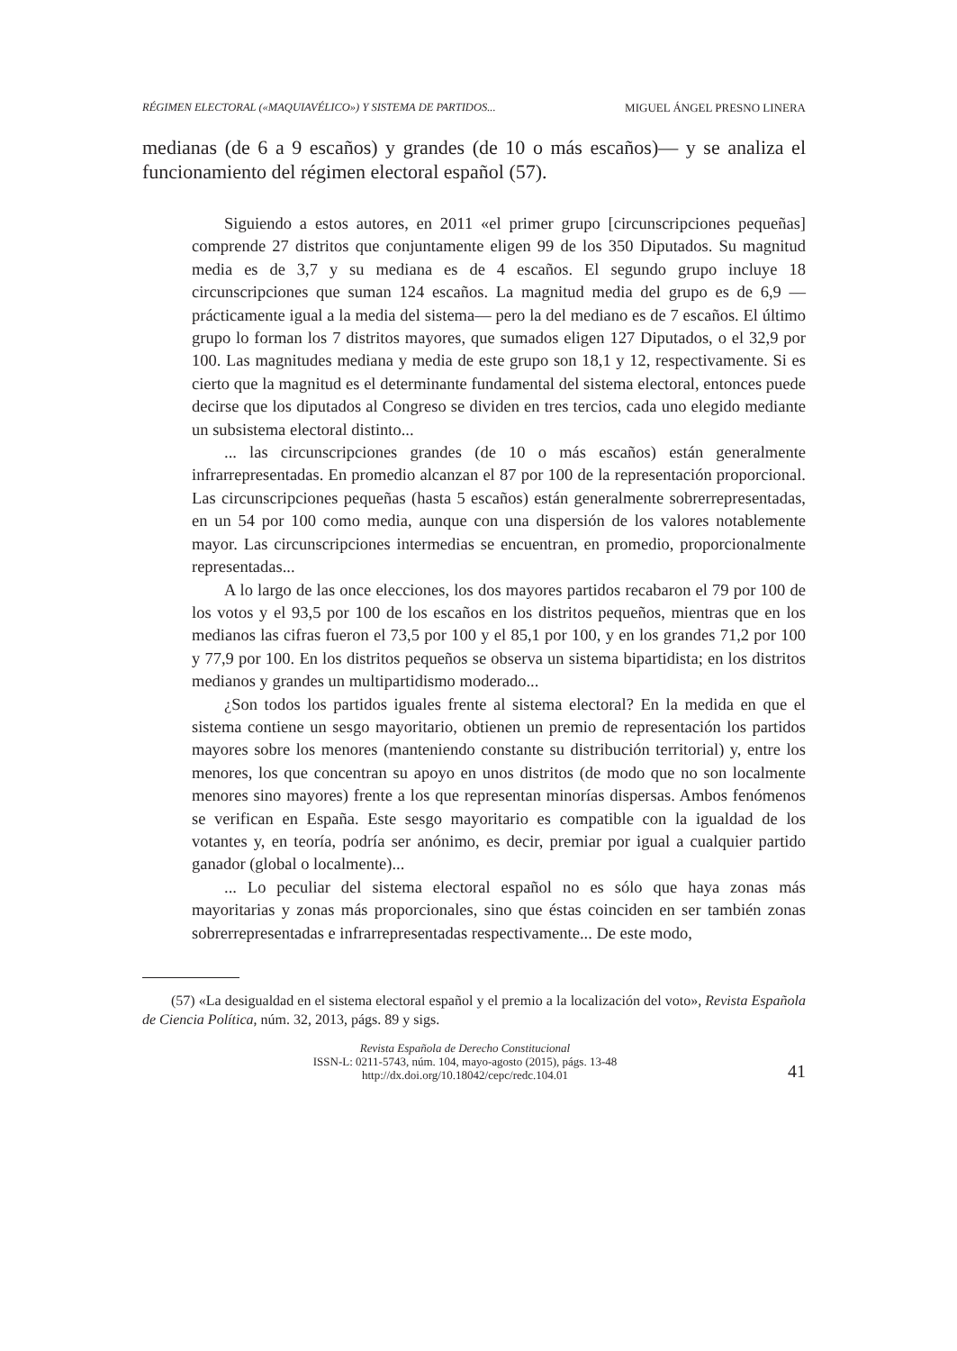RÉGIMEN ELECTORAL («MAQUIAVÉLICO») Y SISTEMA DE PARTIDOS... MIGUEL ÁNGEL PRESNO LINERA
medianas (de 6 a 9 escaños) y grandes (de 10 o más escaños)— y se analiza el funcionamiento del régimen electoral español (57).
Siguiendo a estos autores, en 2011 «el primer grupo [circunscripciones pequeñas] comprende 27 distritos que conjuntamente eligen 99 de los 350 Diputados. Su magnitud media es de 3,7 y su mediana es de 4 escaños. El segundo grupo incluye 18 circunscripciones que suman 124 escaños. La magnitud media del grupo es de 6,9 —prácticamente igual a la media del sistema— pero la del mediano es de 7 escaños. El último grupo lo forman los 7 distritos mayores, que sumados eligen 127 Diputados, o el 32,9 por 100. Las magnitudes mediana y media de este grupo son 18,1 y 12, respectivamente. Si es cierto que la magnitud es el determinante fundamental del sistema electoral, entonces puede decirse que los diputados al Congreso se dividen en tres tercios, cada uno elegido mediante un subsistema electoral distinto...
... las circunscripciones grandes (de 10 o más escaños) están generalmente infrarrepresentadas. En promedio alcanzan el 87 por 100 de la representación proporcional. Las circunscripciones pequeñas (hasta 5 escaños) están generalmente sobrerrepresentadas, en un 54 por 100 como media, aunque con una dispersión de los valores notablemente mayor. Las circunscripciones intermedias se encuentran, en promedio, proporcionalmente representadas...
A lo largo de las once elecciones, los dos mayores partidos recabaron el 79 por 100 de los votos y el 93,5 por 100 de los escaños en los distritos pequeños, mientras que en los medianos las cifras fueron el 73,5 por 100 y el 85,1 por 100, y en los grandes 71,2 por 100 y 77,9 por 100. En los distritos pequeños se observa un sistema bipartidista; en los distritos medianos y grandes un multipartidismo moderado...
¿Son todos los partidos iguales frente al sistema electoral? En la medida en que el sistema contiene un sesgo mayoritario, obtienen un premio de representación los partidos mayores sobre los menores (manteniendo constante su distribución territorial) y, entre los menores, los que concentran su apoyo en unos distritos (de modo que no son localmente menores sino mayores) frente a los que representan minorías dispersas. Ambos fenómenos se verifican en España. Este sesgo mayoritario es compatible con la igualdad de los votantes y, en teoría, podría ser anónimo, es decir, premiar por igual a cualquier partido ganador (global o localmente)...
... Lo peculiar del sistema electoral español no es sólo que haya zonas más mayoritarias y zonas más proporcionales, sino que éstas coinciden en ser también zonas sobrerrepresentadas e infrarrepresentadas respectivamente... De este modo,
(57) «La desigualdad en el sistema electoral español y el premio a la localización del voto», Revista Española de Ciencia Política, núm. 32, 2013, págs. 89 y sigs.
Revista Española de Derecho Constitucional
ISSN-L: 0211-5743, núm. 104, mayo-agosto (2015), págs. 13-48
http://dx.doi.org/10.18042/cepc/redc.104.01
41